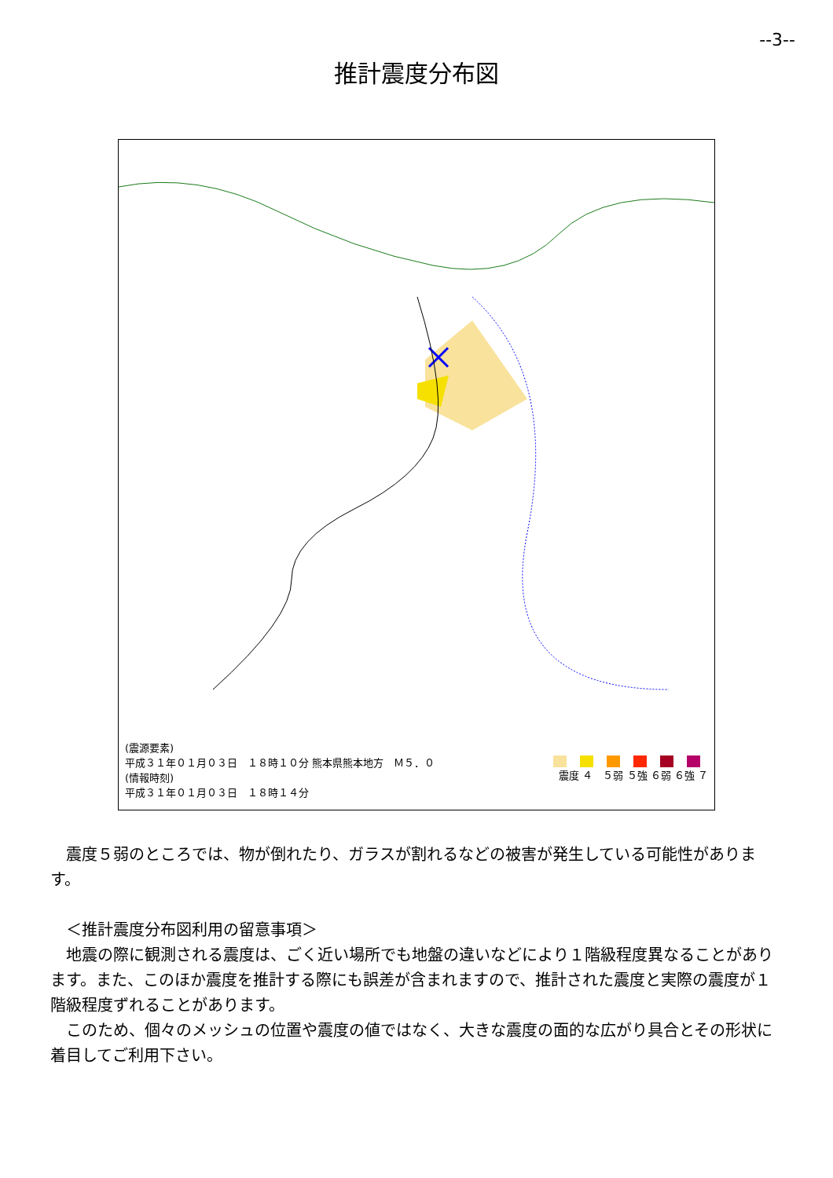--3--
推計震度分布図
(震源要素)
平成３１年０１月０３日　１８時１０分 熊本県熊本地方　Ｍ５．０
(情報時刻)
平成３１年０１月０３日　１８時１４分
震度 ４　５弱 ５強 ６弱 ６強 ７
　震度５弱のところでは、物が倒れたり、ガラスが割れるなどの被害が発生している可能性があります。
　＜推計震度分布図利用の留意事項＞
　地震の際に観測される震度は、ごく近い場所でも地盤の違いなどにより１階級程度異なることがあります。また、このほか震度を推計する際にも誤差が含まれますので、推計された震度と実際の震度が１階級程度ずれることがあります。
　このため、個々のメッシュの位置や震度の値ではなく、大きな震度の面的な広がり具合とその形状に着目してご利用下さい。